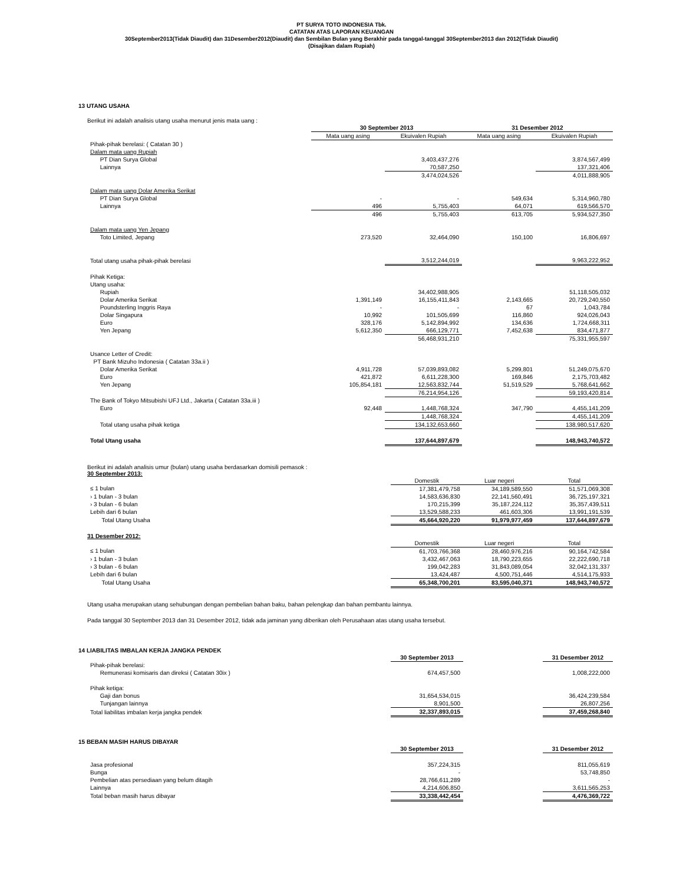PT SURYA TOTO INDONESIA Tbk.
CATATAN ATAS LAPORAN KEUANGAN
30September2013(Tidak Diaudit) dan 31Desember2012(Diaudit) dan Sembilan Bulan yang Berakhir pada tanggal-tanggal 30September2013 dan 2012(Tidak Diaudit)
(Disajikan dalam Rupiah)
13 UTANG USAHA
Berikut ini adalah analisis utang usaha menurut jenis mata uang :
| | 30 September 2013 | | 31 Desember 2012 | |
| | Mata uang asing | Ekuivalen Rupiah | Mata uang asing | Ekuivalen Rupiah |
| Pihak-pihak berelasi: ( Catatan 30 ) | | | | |
| Dalam mata uang Rupiah | | | | |
| PT Dian Surya Global | | 3,403,437,276 | | 3,874,567,499 |
| Lainnya | | 70,587,250 | | 137,321,406 |
| | | 3,474,024,526 | | 4,011,888,905 |
| Dalam mata uang Dolar Amerika Serikat | | | | |
| PT Dian Surya Global | - | - | 549,634 | 5,314,960,780 |
| Lainnya | 496 | 5,755,403 | 64,071 | 619,566,570 |
| | 496 | 5,755,403 | 613,705 | 5,934,527,350 |
| Dalam mata uang Yen Jepang | | | | |
| Toto Limited, Jepang | 273,520 | 32,464,090 | 150,100 | 16,806,697 |
| Total utang usaha pihak-pihak berelasi | | 3,512,244,019 | | 9,963,222,952 |
| Pihak Ketiga: | | | | |
| Utang usaha: | | | | |
| Rupiah | | 34,402,988,905 | | 51,118,505,032 |
| Dolar Amerika Serikat | 1,391,149 | 16,155,411,843 | 2,143,665 | 20,729,240,550 |
| Poundsterling Inggris Raya | - | - | 67 | 1,043,784 |
| Dolar Singapura | 10,992 | 101,505,699 | 116,860 | 924,026,043 |
| Euro | 328,176 | 5,142,894,992 | 134,636 | 1,724,668,311 |
| Yen Jepang | 5,612,350 | 666,129,771 | 7,452,638 | 834,471,877 |
| | | 56,468,931,210 | | 75,331,955,597 |
| Usance Letter of Credit: | | | | |
| PT Bank Mizuho Indonesia ( Catatan 33a.ii ) | | | | |
| Dolar Amerika Serikat | 4,911,728 | 57,039,893,082 | 5,299,801 | 51,249,075,670 |
| Euro | 421,872 | 6,611,228,300 | 169,846 | 2,175,703,482 |
| Yen Jepang | 105,854,181 | 12,563,832,744 | 51,519,529 | 5,768,641,662 |
| | | 76,214,954,126 | | 59,193,420,814 |
| The Bank of Tokyo Mitsubishi UFJ Ltd., Jakarta ( Catatan 33a.iii ) | | | | |
| Euro | 92,448 | 1,448,768,324 | 347,790 | 4,455,141,209 |
| | | 1,448,768,324 | | 4,455,141,209 |
| Total utang usaha pihak ketiga | | 134,132,653,660 | | 138,980,517,620 |
| Total Utang usaha | | 137,644,897,679 | | 148,943,740,572 |
Berikut ini adalah analisis umur (bulan) utang usaha berdasarkan domisili pemasok :
30 September 2013:
| | | Domestik | Luar negeri | Total |
| ≤ 1 bulan | | 17,381,479,758 | 34,189,589,550 | 51,571,069,308 |
| › 1 bulan - 3 bulan | | 14,583,636,830 | 22,141,560,491 | 36,725,197,321 |
| › 3 bulan - 6 bulan | | 170,215,399 | 35,187,224,112 | 35,357,439,511 |
| Lebih dari 6 bulan | | 13,529,588,233 | 461,603,306 | 13,991,191,539 |
| Total Utang Usaha | | 45,664,920,220 | 91,979,977,459 | 137,644,897,679 |
31 Desember 2012:
| | | Domestik | Luar negeri | Total |
| ≤ 1 bulan | | 61,703,766,368 | 28,460,976,216 | 90,164,742,584 |
| › 1 bulan - 3 bulan | | 3,432,467,063 | 18,790,223,655 | 22,222,690,718 |
| › 3 bulan - 6 bulan | | 199,042,283 | 31,843,089,054 | 32,042,131,337 |
| Lebih dari 6 bulan | | 13,424,487 | 4,500,751,446 | 4,514,175,933 |
| Total Utang Usaha | | 65,348,700,201 | 83,595,040,371 | 148,943,740,572 |
Utang usaha merupakan utang sehubungan dengan pembelian bahan baku, bahan pelengkap dan bahan pembantu lainnya.
Pada tanggal 30 September 2013 dan 31 Desember 2012, tidak ada jaminan yang diberikan oleh Perusahaan atas utang usaha tersebut.
14 LIABILITAS IMBALAN KERJA JANGKA PENDEK
| | | 30 September 2013 | | 31 Desember 2012 |
| Pihak-pihak berelasi: | | | | |
| Remunerasi komisaris dan direksi ( Catatan 30ix ) | | 674,457,500 | | 1,008,222,000 |
| Pihak ketiga: | | | | |
| Gaji dan bonus | | 31,654,534,015 | | 36,424,239,584 |
| Tunjangan lainnya | | 8,901,500 | | 26,807,256 |
| Total liabilitas imbalan kerja jangka pendek | | 32,337,893,015 | | 37,459,268,840 |
15 BEBAN MASIH HARUS DIBAYAR
| | | 30 September 2013 | | 31 Desember 2012 |
| Jasa profesional | | 357,224,315 | | 811,055,619 |
| Bunga | | - | | 53,748,850 |
| Pembelian atas persediaan yang belum ditagih | | 28,766,611,289 | | - |
| Lainnya | | 4,214,606,850 | | 3,611,565,253 |
| Total beban masih harus dibayar | | 33,338,442,454 | | 4,476,369,722 |